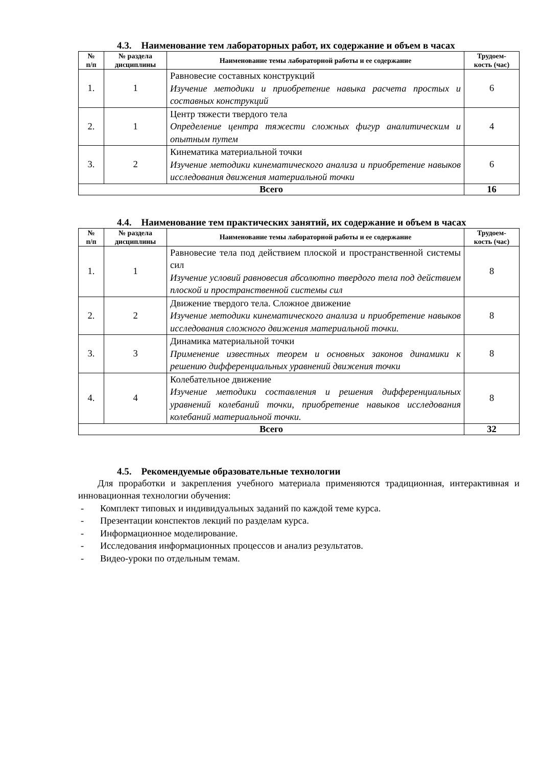4.3. Наименование тем лабораторных работ, их содержание и объем в часах
| № п/п | № раздела дисциплины | Наименование темы лабораторной работы и ее содержание | Трудоем- кость (час) |
| --- | --- | --- | --- |
| 1. | 1 | Равновесие составных конструкций Изучение методики и приобретение навыка расчета простых и составных конструкций | 6 |
| 2. | 1 | Центр тяжести твердого тела Определение центра тяжести сложных фигур аналитическим и опытным путем | 4 |
| 3. | 2 | Кинематика материальной точки Изучение методики кинематического анализа и приобретение навыков исследования движения материальной точки | 6 |
| Всего | | | 16 |
4.4. Наименование тем практических занятий, их содержание и объем в часах
| № п/п | № раздела дисциплины | Наименование темы лабораторной работы и ее содержание | Трудоем- кость (час) |
| --- | --- | --- | --- |
| 1. | 1 | Равновесие тела под действием плоской и пространственной системы сил Изучение условий равновесия абсолютно твердого тела под действием плоской и пространственной системы сил | 8 |
| 2. | 2 | Движение твердого тела. Сложное движение Изучение методики кинематического анализа и приобретение навыков исследования сложного движения материальной точки. | 8 |
| 3. | 3 | Динамика материальной точки Применение известных теорем и основных законов динамики к решению дифференциальных уравнений движения точки | 8 |
| 4. | 4 | Колебательное движение Изучение методики составления и решения дифференциальных уравнений колебаний точки, приобретение навыков исследования колебаний материальной точки. | 8 |
| Всего | | | 32 |
4.5. Рекомендуемые образовательные технологии
Для проработки и закрепления учебного материала применяются традиционная, интерактивная и инновационная технологии обучения:
- Комплект типовых и индивидуальных заданий по каждой теме курса.
- Презентации конспектов лекций по разделам курса.
- Информационное моделирование.
- Исследования информационных процессов и анализ результатов.
- Видео-уроки по отдельным темам.